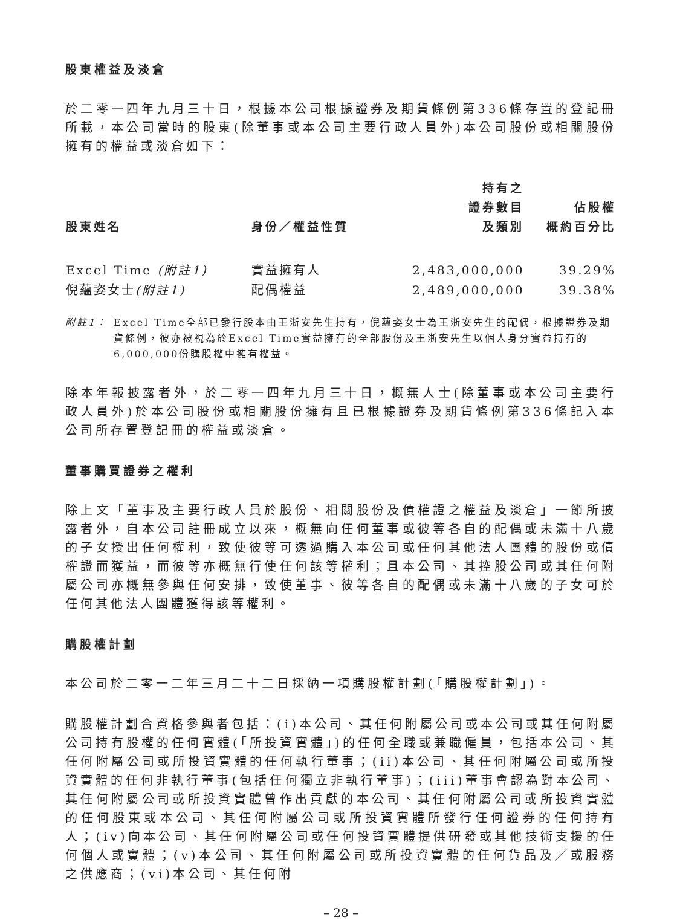股東權益及淡倉
於二零一四年九月三十日，根據本公司根據證券及期貨條例第336條存置的登記冊所載，本公司當時的股東(除董事或本公司主要行政人員外)本公司股份或相關股份擁有的權益或淡倉如下：
| 股東姓名 | 身份／權益性質 | 持有之 證券數目 及類別 | 佔股權 概約百分比 |
| --- | --- | --- | --- |
| Excel Time (附註1) | 實益擁有人 | 2,483,000,000 | 39.29% |
| 倪蘊姿女士 (附註1) | 配偶權益 | 2,489,000,000 | 39.38% |
附註1： Excel Time全部已發行股本由王浙安先生持有，倪蘊姿女士為王浙安先生的配偶，根據證券及期貨條例，彼亦被視為於Excel Time實益擁有的全部股份及王浙安先生以個人身分實益持有的6,000,000份購股權中擁有權益。
除本年報披露者外，於二零一四年九月三十日，概無人士(除董事或本公司主要行政人員外)於本公司股份或相關股份擁有且已根據證券及期貨條例第336條記入本公司所存置登記冊的權益或淡倉。
董事購買證券之權利
除上文「董事及主要行政人員於股份、相關股份及債權證之權益及淡倉」一節所披露者外，自本公司註冊成立以來，概無向任何董事或彼等各自的配偶或未滿十八歲的子女授出任何權利，致使彼等可透過購入本公司或任何其他法人團體的股份或債權證而獲益，而彼等亦概無行使任何該等權利；且本公司、其控股公司或其任何附屬公司亦概無參與任何安排，致使董事、彼等各自的配偶或未滿十八歲的子女可於任何其他法人團體獲得該等權利。
購股權計劃
本公司於二零一二年三月二十二日採納一項購股權計劃(「購股權計劃」)。
購股權計劃合資格參與者包括：(i)本公司、其任何附屬公司或本公司或其任何附屬公司持有股權的任何實體(「所投資實體」)的任何全職或兼職僱員，包括本公司、其任何附屬公司或所投資實體的任何執行董事；(ii)本公司、其任何附屬公司或所投資實體的任何非執行董事(包括任何獨立非執行董事)；(iii)董事會認為對本公司、其任何附屬公司或所投資實體曾作出貢獻的本公司、其任何附屬公司或所投資實體的任何股東或本公司、其任何附屬公司或所投資實體所發行任何證券的任何持有人；(iv)向本公司、其任何附屬公司或任何投資實體提供研發或其他技術支援的任何個人或實體；(v)本公司、其任何附屬公司或所投資實體的任何貨品及／或服務之供應商；(vi)本公司、其任何附
– 28 –